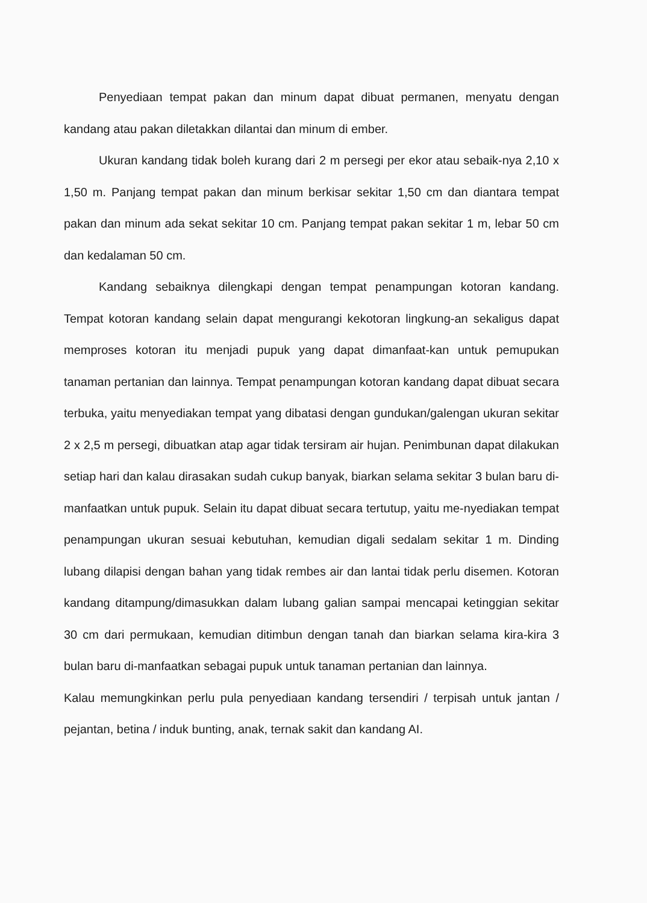Penyediaan tempat pakan dan minum dapat dibuat permanen, menyatu dengan kandang atau pakan diletakkan dilantai dan minum di ember.
Ukuran kandang tidak boleh kurang dari 2 m persegi per ekor atau sebaik-nya 2,10 x 1,50 m. Panjang tempat pakan dan minum berkisar sekitar 1,50 cm dan diantara tempat pakan dan minum ada sekat sekitar 10 cm. Panjang tempat pakan sekitar 1 m, lebar 50 cm dan kedalaman 50 cm.
Kandang sebaiknya dilengkapi dengan tempat penampungan kotoran kandang. Tempat kotoran kandang selain dapat mengurangi kekotoran lingkung-an sekaligus dapat memproses kotoran itu menjadi pupuk yang dapat dimanfaat-kan untuk pemupukan tanaman pertanian dan lainnya. Tempat penampungan kotoran kandang dapat dibuat secara terbuka, yaitu menyediakan tempat yang dibatasi dengan gundukan/galengan ukuran sekitar 2 x 2,5 m persegi, dibuatkan atap agar tidak tersiram air hujan. Penimbunan dapat dilakukan setiap hari dan kalau dirasakan sudah cukup banyak, biarkan selama sekitar 3 bulan baru di-manfaatkan untuk pupuk. Selain itu dapat dibuat secara tertutup, yaitu me-nyediakan tempat penampungan ukuran sesuai kebutuhan, kemudian digali sedalam sekitar 1 m. Dinding lubang dilapisi dengan bahan yang tidak rembes air dan lantai tidak perlu disemen. Kotoran kandang ditampung/dimasukkan dalam lubang galian sampai mencapai ketinggian sekitar 30 cm dari permukaan, kemudian ditimbun dengan tanah dan biarkan selama kira-kira 3 bulan baru di-manfaatkan sebagai pupuk untuk tanaman pertanian dan lainnya.
Kalau memungkinkan perlu pula penyediaan kandang tersendiri / terpisah untuk jantan / pejantan, betina / induk bunting, anak, ternak sakit dan kandang AI.